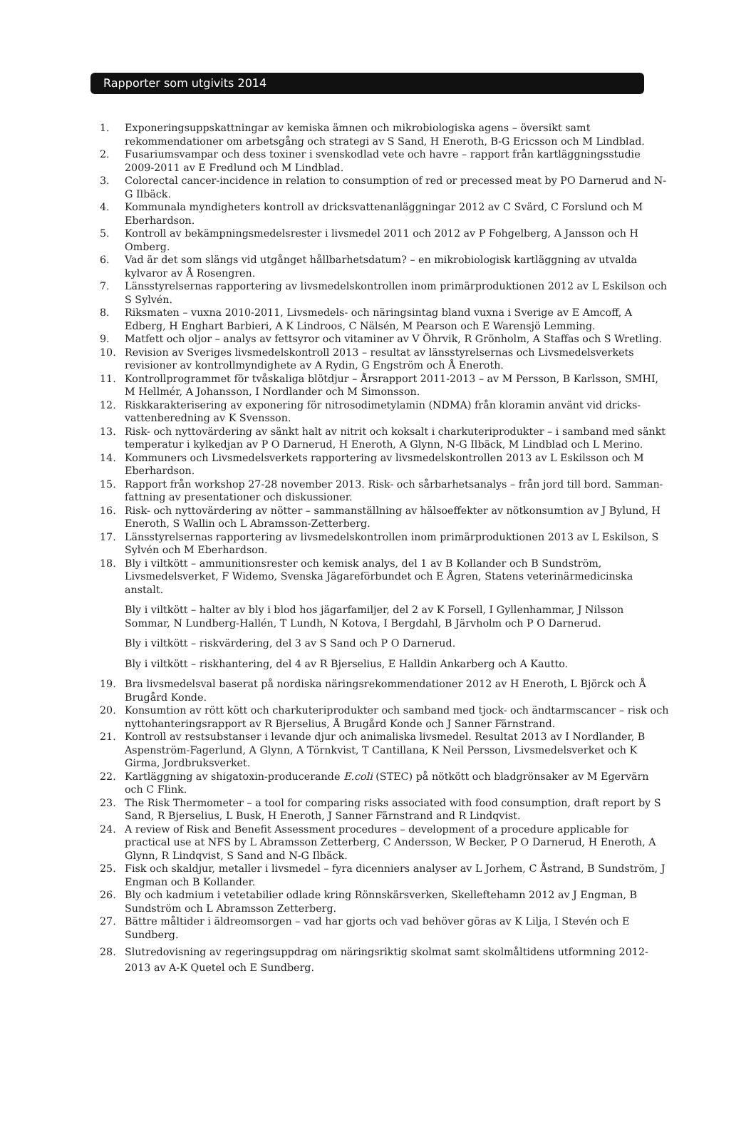Rapporter som utgivits 2014
1. Exponeringsuppskattningar av kemiska ämnen och mikrobiologiska agens – översikt samt rekommendationer om arbetsgång och strategi av S Sand, H Eneroth, B-G Ericsson och M Lindblad.
2. Fusariumsvampar och dess toxiner i svenskodlad vete och havre – rapport från kartläggningsstudie 2009-2011 av E Fredlund och M Lindblad.
3. Colorectal cancer-incidence in relation to consumption of red or precessed meat by PO Darnerud and N-G Ilbäck.
4. Kommunala myndigheters kontroll av dricksvattenanläggningar 2012 av C Svärd, C Forslund och M Eberhardson.
5. Kontroll av bekämpningsmedelsrester i livsmedel 2011 och 2012 av P Fohgelberg, A Jansson och H Omberg.
6. Vad är det som slängs vid utgånget hållbarhetsdatum? – en mikrobiologisk kartläggning av utvalda kylvaror av Å Rosengren.
7. Länsstyrelsernas rapportering av livsmedelskontrollen inom primärproduktionen 2012 av L Eskilson och S Sylvén.
8. Riksmaten – vuxna 2010-2011, Livsmedels- och näringsintag bland vuxna i Sverige av E Amcoff, A Edberg, H Enghart Barbieri, A K Lindroos, C Nälsén, M Pearson och E Warensjö Lemming.
9. Matfett och oljor – analys av fettsyror och vitaminer av V Öhrvik, R Grönholm, A Staffas och S Wretling.
10. Revision av Sveriges livsmedelskontroll 2013 – resultat av länsstyrelsernas och Livsmedelsverkets revisioner av kontrollmyndighete av A Rydin, G Engström och Å Eneroth.
11. Kontrollprogrammet för tvåskaliga blötdjur – Årsrapport 2011-2013 – av M Persson, B Karlsson, SMHI, M Hellmér, A Johansson, I Nordlander och M Simonsson.
12. Riskkarakterisering av exponering för nitrosodimetylamin (NDMA) från kloramin använt vid dricks-vattenberedning av K Svensson.
13. Risk- och nyttovärdering av sänkt halt av nitrit och koksalt i charkuteriprodukter – i samband med sänkt temperatur i kylkedjan av P O Darnerud, H Eneroth, A Glynn, N-G Ilbäck, M Lindblad och L Merino.
14. Kommuners och Livsmedelsverkets rapportering av livsmedelskontrollen 2013 av L Eskilsson och M Eberhardson.
15. Rapport från workshop 27-28 november 2013. Risk- och sårbarhetsanalys – från jord till bord. Samman-fattning av presentationer och diskussioner.
16. Risk- och nyttovärdering av nötter – sammanställning av hälsoeffekter av nötkonsumtion av J Bylund, H Eneroth, S Wallin och L Abramsson-Zetterberg.
17. Länsstyrelsernas rapportering av livsmedelskontrollen inom primärproduktionen 2013 av L Eskilson, S Sylvén och M Eberhardson.
18. Bly i viltkött – ammunitionsrester och kemisk analys, del 1 av B Kollander och B Sundström, Livsmedelsverket, F Widemo, Svenska Jägareförbundet och E Ågren, Statens veterinärmedicinska anstalt.
Bly i viltkött – halter av bly i blod hos jägarfamiljer, del 2 av K Forsell, I Gyllenhammar, J Nilsson Sommar, N Lundberg-Hallén, T Lundh, N Kotova, I Bergdahl, B Järvholm och P O Darnerud.
Bly i viltkött – riskvärdering, del 3 av S Sand och P O Darnerud.
Bly i viltkött – riskhantering, del 4 av R Bjerselius, E Halldin Ankarberg och A Kautto.
19. Bra livsmedelsval baserat på nordiska näringsrekommendationer 2012 av H Eneroth, L Björck och Å Brugård Konde.
20. Konsumtion av rött kött och charkuteriprodukter och samband med tjock- och ändtarmscancer – risk och nyttohanteringsrapport av R Bjerselius, Å Brugård Konde och J Sanner Färnstrand.
21. Kontroll av restsubstanser i levande djur och animaliska livsmedel. Resultat 2013 av I Nordlander, B Aspenström-Fagerlund, A Glynn, A Törnkvist, T Cantillana, K Neil Persson, Livsmedelsverket och K Girma, Jordbruksverket.
22. Kartläggning av shigatoxin-producerande E.coli (STEC) på nötkött och bladgrönsaker av M Egervärn och C Flink.
23. The Risk Thermometer – a tool for comparing risks associated with food consumption, draft report by S Sand, R Bjerselius, L Busk, H Eneroth, J Sanner Färnstrand and R Lindqvist.
24. A review of Risk and Benefit Assessment procedures – development of a procedure applicable for practical use at NFS by L Abramsson Zetterberg, C Andersson, W Becker, P O Darnerud, H Eneroth, A Glynn, R Lindqvist, S Sand and N-G Ilbäck.
25. Fisk och skaldjur, metaller i livsmedel – fyra dicenniers analyser av L Jorhem, C Åstrand, B Sundström, J Engman och B Kollander.
26. Bly och kadmium i vetetabilier odlade kring Rönnskärsverken, Skelleftehamn 2012 av J Engman, B Sundström och L Abramsson Zetterberg.
27. Bättre måltider i äldreomsorgen – vad har gjorts och vad behöver göras av K Lilja, I Stevén och E Sundberg.
28. Slutredovisning av regeringsuppdrag om näringsriktig skolmat samt skolmåltidens utformning 2012-2013 av A-K Quetel och E Sundberg.